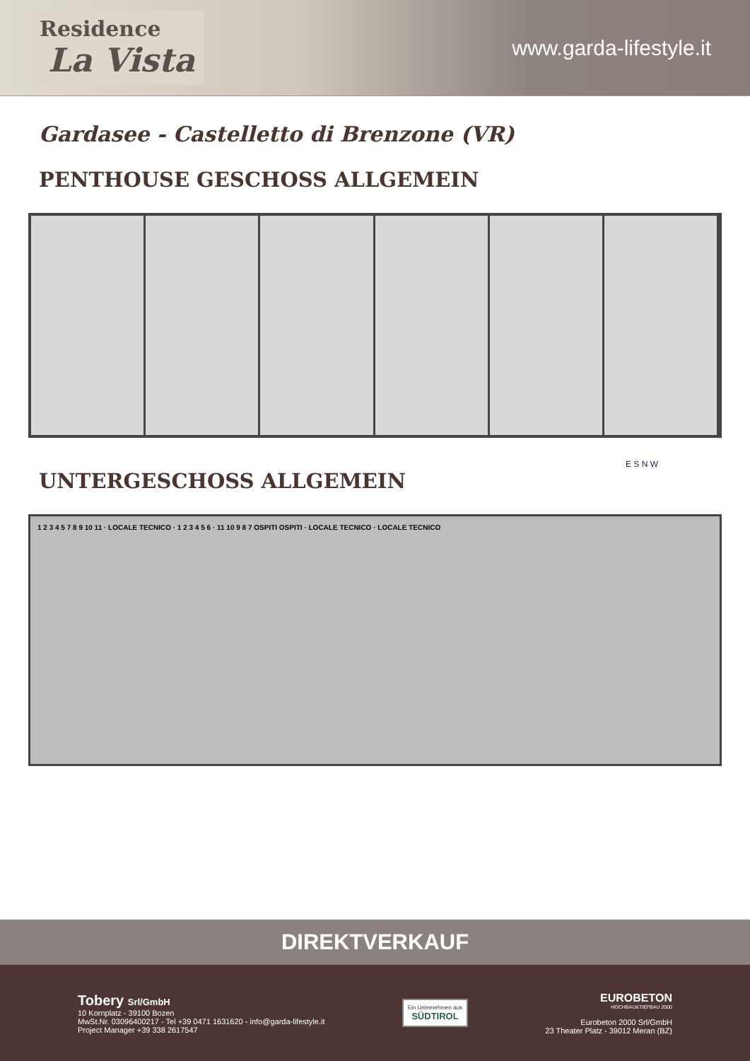Residence
La Vista
www.garda-lifestyle.it
Gardasee - Castelletto di Brenzone (VR)
PENTHOUSE GESCHOSS ALLGEMEIN
E S N W
UNTERGESCHOSS ALLGEMEIN
1 2 3 4 5 7 8 9 10 11 · LOCALE TECNICO · 1 2 3 4 5 6 · 11 10 9 8 7 OSPITI OSPITI · LOCALE TECNICO · LOCALE TECNICO
DIREKTVERKAUF
Tobery Srl/GmbH
10 Kornplatz - 39100 Bozen
MwSt.Nr. 03096400217 - Tel +39 0471 1631620 - info@garda-lifestyle.it
Project Manager +39 338 2617547
Ein Unternehmen aus
SÜDTIROL
EUROBETON
HOCHBAU&TIEFBAU 2000
Eurobeton 2000 Srl/GmbH
23 Theater Platz - 39012 Meran (BZ)